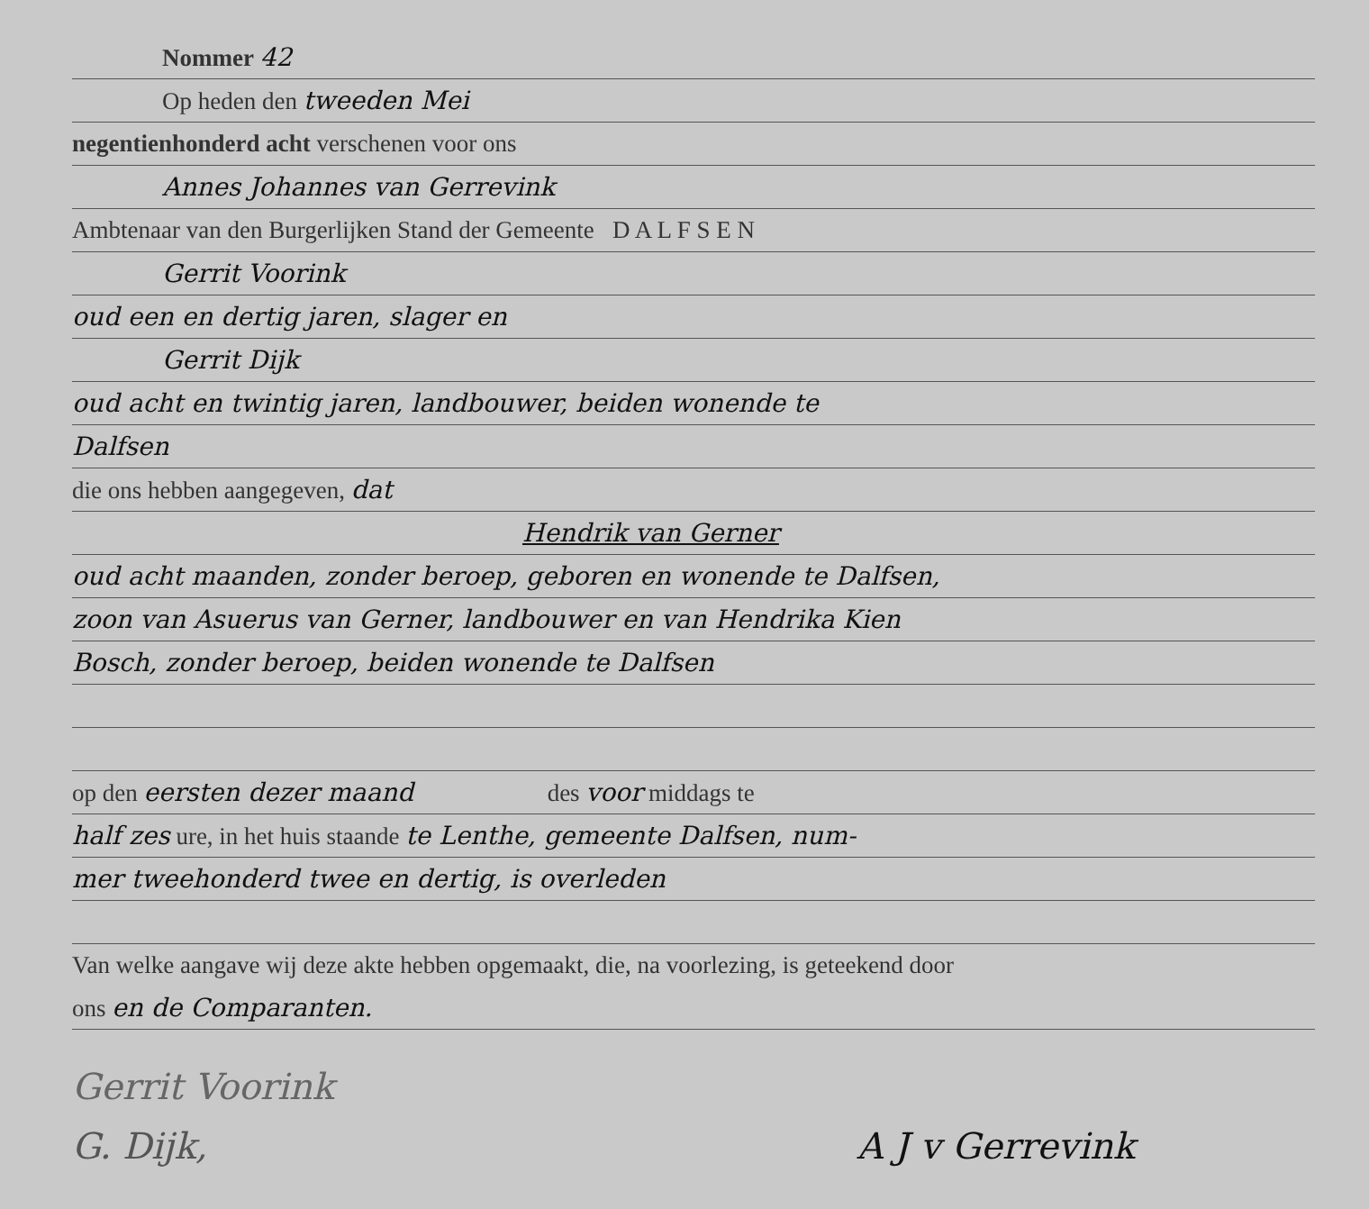Nommer 42
Op heden den tweeden Mei
negentienhonderd acht verschenen voor ons
Annes Johannes van Gerrevink
Ambtenaar van den Burgerlijken Stand der Gemeente D A L F S E N
Gerrit Voorink
oud een en dertig jaren, slager en
Gerrit Dijk
oud acht en twintig jaren, landbouwer, beiden wonende te
Dalfsen
die ons hebben aangegeven, dat
Hendrik van Gerner
oud acht maanden, zonder beroep, geboren en wonende te Dalfsen,
zoon van Asuerus van Gerner, landbouwer en van Hendrika Kien
Bosch, zonder beroep, beiden wonende te Dalfsen
op den eersten dezer maand des voor middags te
half zes ure, in het huis staande te Lenthe, gemeente Dalfsen, num-
mer tweehonderd twee en dertig, is overleden
Van welke aangave wij deze akte hebben opgemaakt, die, na voorlezing, is geteekend door
ons en de Comparanten.
Gerrit Voorink
G. Dijk, A J v Gerrevink